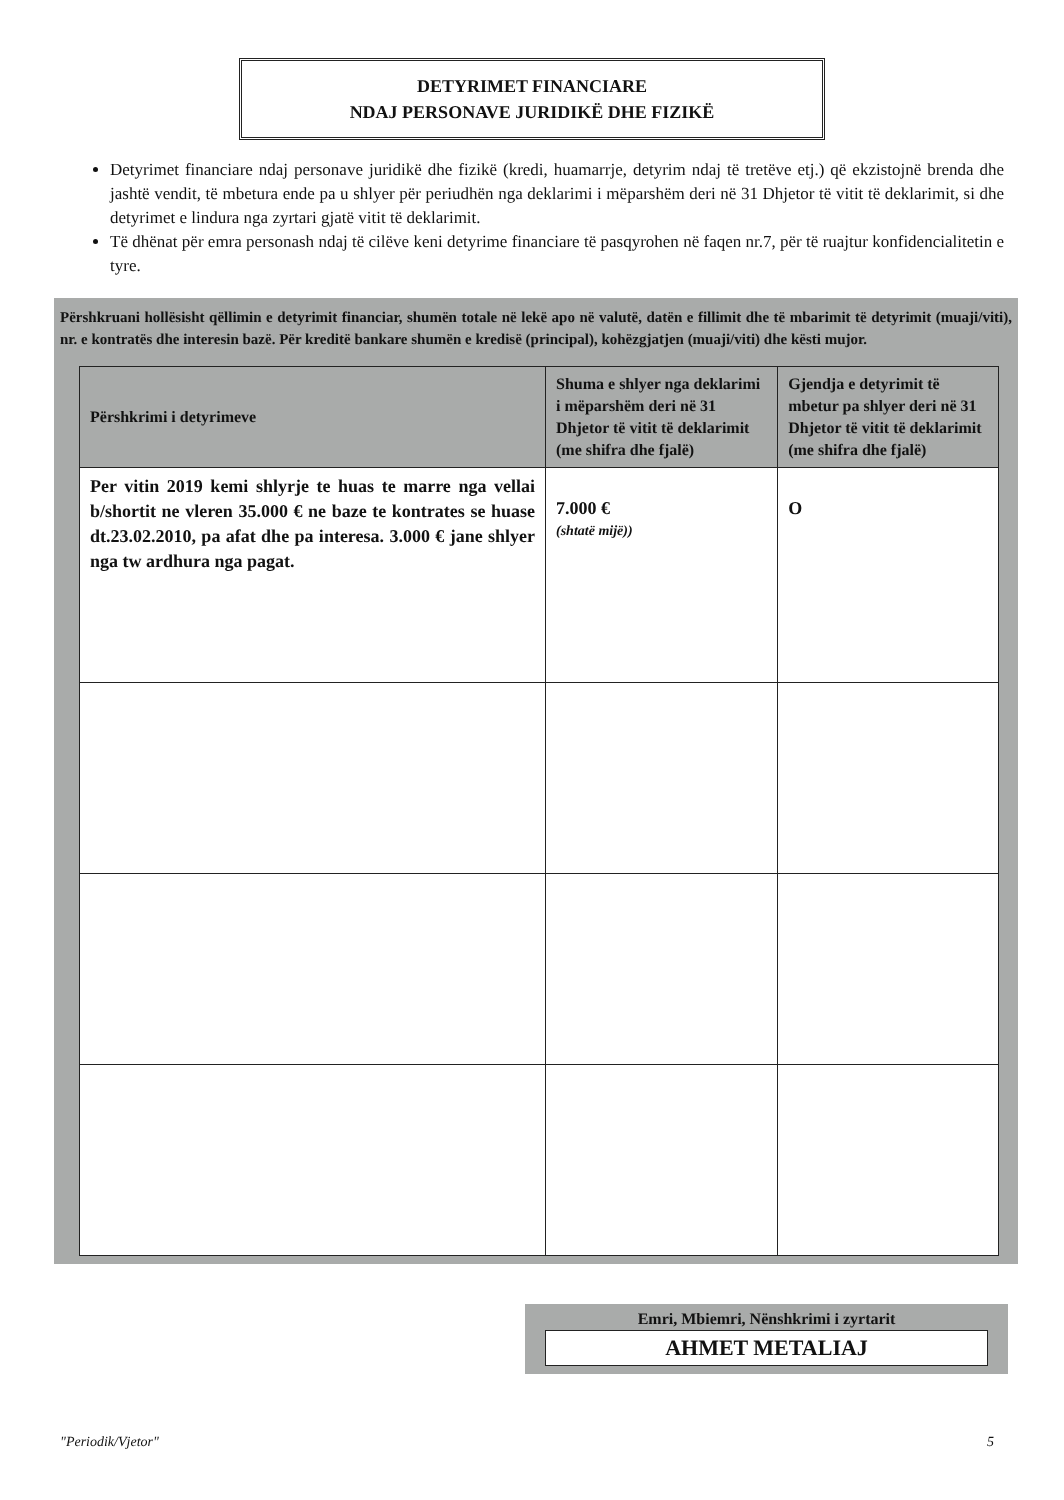DETYRIMET FINANCIARE
NDAJ PERSONAVE JURIDIKË DHE FIZIKË
Detyrimet financiare ndaj personave juridikë dhe fizikë (kredi, huamarrje, detyrim ndaj të tretëve etj.) që ekzistojnë brenda dhe jashtë vendit, të mbetura ende pa u shlyer për periudhën nga deklarimi i mëparshëm deri në 31 Dhjetor të vitit të deklarimit, si dhe detyrimet e lindura nga zyrtari gjatë vitit të deklarimit.
Të dhënat për emra personash ndaj të cilëve keni detyrime financiare të pasqyrohen në faqen nr.7, për të ruajtur konfidencialitetin e tyre.
Përshkruani hollësisht qëllimin e detyrimit financiar, shumën totale në lekë apo në valutë, datën e fillimit dhe të mbarimit të detyrimit (muaji/viti), nr. e kontratës dhe interesin bazë. Për kreditë bankare shumën e kredisë (principal), kohëzgjatjen (muaji/viti) dhe kësti mujor.
| Përshkrimi i detyrimeve | Shuma e shlyer nga deklarimi i mëparshëm deri në 31 Dhjetor të vitit të deklarimit (me shifra dhe fjalë) | Gjendja e detyrimit të mbetur pa shlyer deri në 31 Dhjetor të vitit të deklarimit (me shifra dhe fjalë) |
| --- | --- | --- |
| Per vitin 2019 kemi shlyrje te huas te marre nga vellai b/shortit ne vleren 35.000 € ne baze te kontrates se huase dt.23.02.2010, pa afat dhe pa interesa. 3.000 € jane shlyer nga tw ardhura nga pagat. | 7.000 € (shtatë mijë)) | O |
Emri, Mbiemri, Nënshkrimi i zyrtarit
AHMET METALIAJ
"Periodik/Vjetor" 5